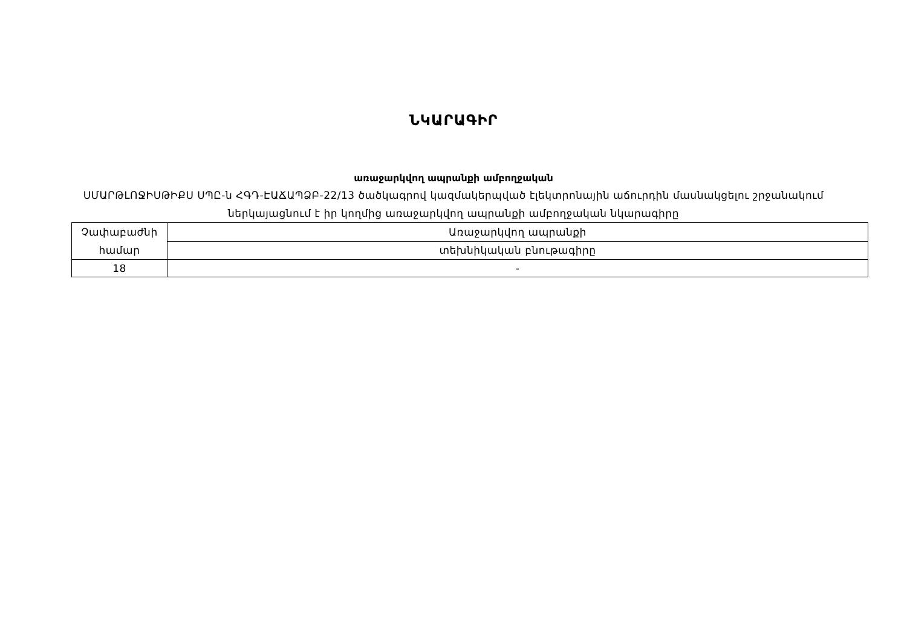ՆԿԱՐԱԳԻՐ
առաջարկվող ապրանքի ամբողջական
ՍՄԱՐԹԼՈՋԻՍԹԻՔՍ ՍՊԸ-ն ՀԳԴ-ԷԱՃԱՊՁԲ-22/13 ծածկագրով կազմակերպված էլեկտրոնային աճուրդին մասնակցելու շրջանակում ներկայացնում է իր կողմից առաջարկվող ապրանքի ամբողջական նկարագիրը
| Չափաբաժնի համար | Առաջարկվող ապրանքի |
| | տեխնիկական բնութագիրը |
| 18 | - |